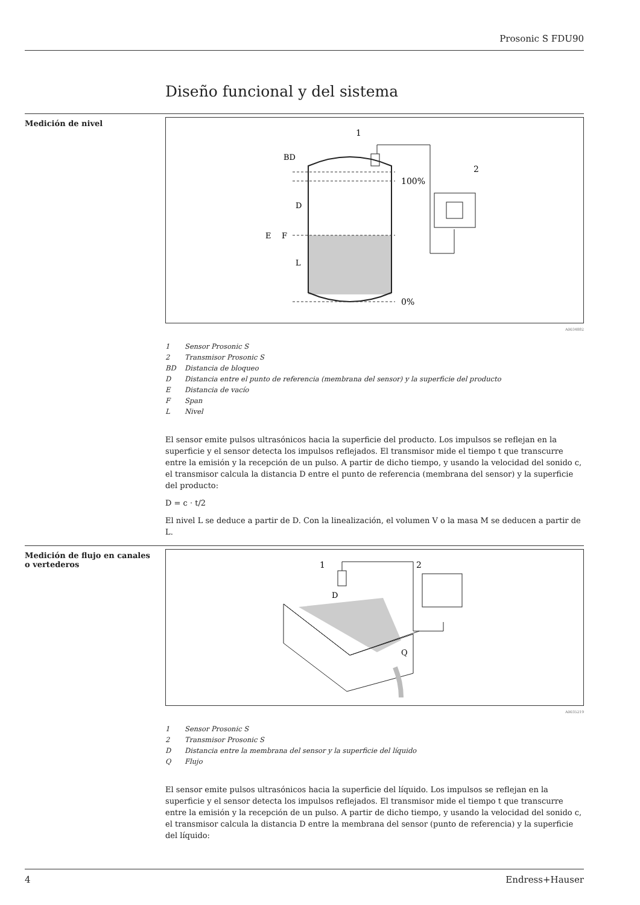Prosonic S FDU90
Diseño funcional y del sistema
Medición de nivel
100%
0%
1
2
E
F
D
L
BD
A0034882
1 Sensor Prosonic S
2 Transmisor Prosonic S
BD Distancia de bloqueo
D Distancia entre el punto de referencia (membrana del sensor) y la superficie del producto
E Distancia de vacío
F Span
L Nivel
El sensor emite pulsos ultrasónicos hacia la superficie del producto. Los impulsos se reflejan en la superficie y el sensor detecta los impulsos reflejados. El transmisor mide el tiempo t que transcurre entre la emisión y la recepción de un pulso. A partir de dicho tiempo, y usando la velocidad del sonido c, el transmisor calcula la distancia D entre el punto de referencia (membrana del sensor) y la superficie del producto:
D = c · t/2
El nivel L se deduce a partir de D. Con la linealización, el volumen V o la masa M se deducen a partir de L.
Medición de flujo en canales o vertederos
1
2
D
Q
A0035219
1 Sensor Prosonic S
2 Transmisor Prosonic S
D Distancia entre la membrana del sensor y la superficie del líquido
Q Flujo
El sensor emite pulsos ultrasónicos hacia la superficie del líquido. Los impulsos se reflejan en la superficie y el sensor detecta los impulsos reflejados. El transmisor mide el tiempo t que transcurre entre la emisión y la recepción de un pulso. A partir de dicho tiempo, y usando la velocidad del sonido c, el transmisor calcula la distancia D entre la membrana del sensor (punto de referencia) y la superficie del líquido:
4 Endress+Hauser